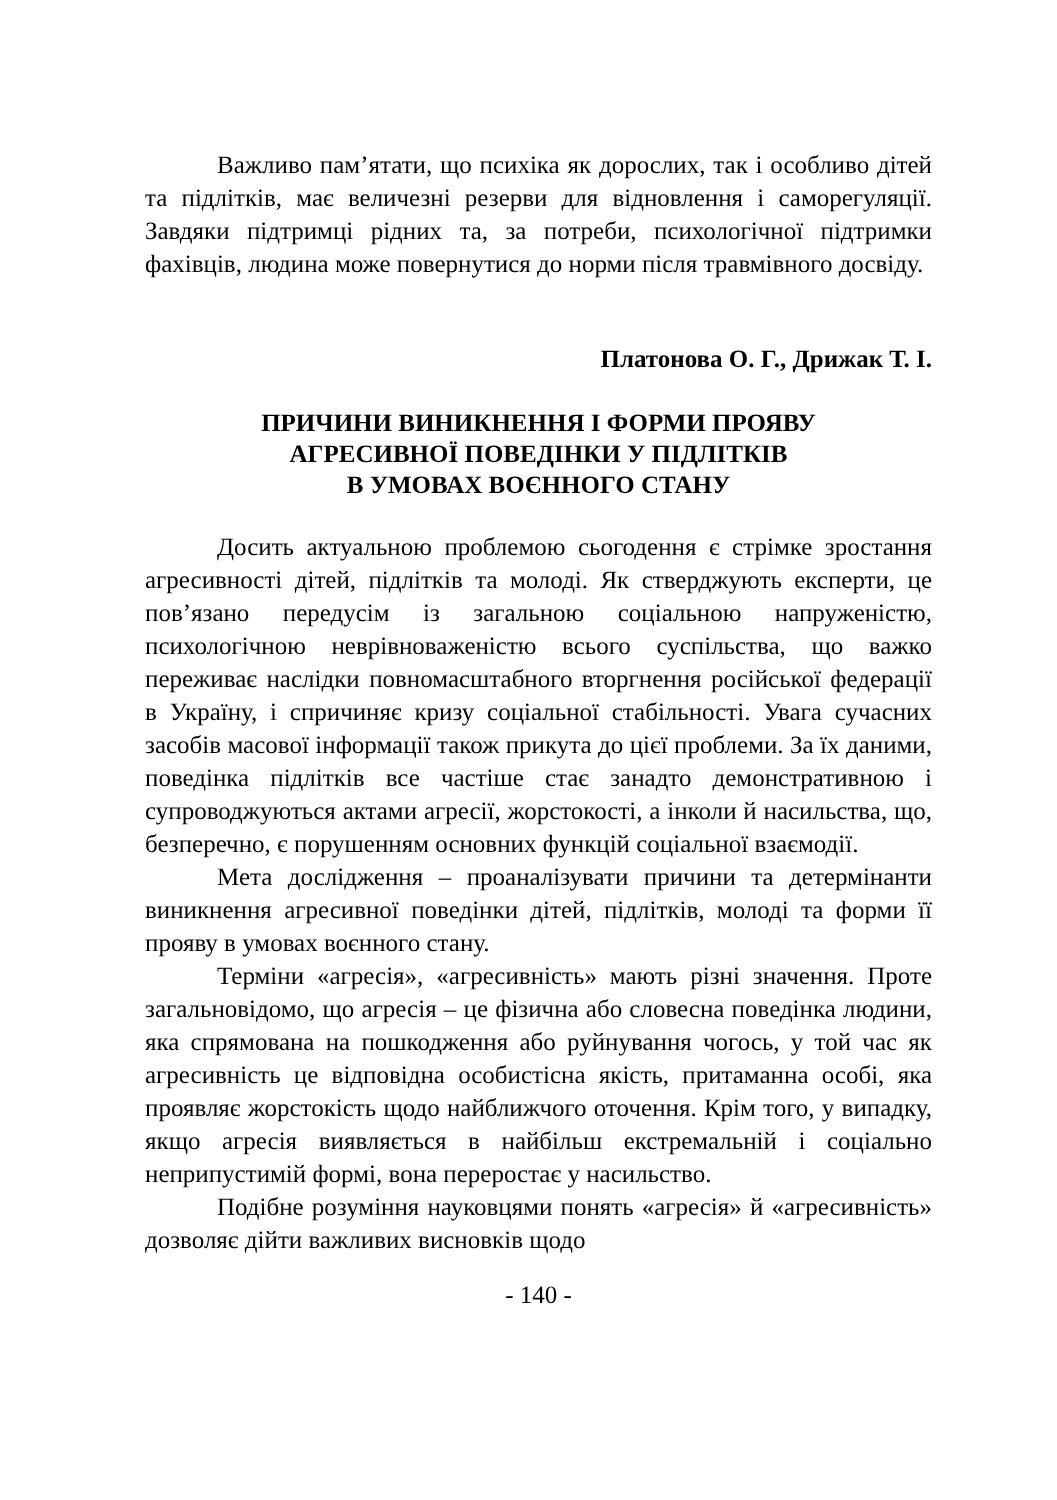Важливо пам’ятати, що психіка як дорослих, так і особливо дітей та підлітків, має величезні резерви для відновлення і саморегуляції. Завдяки підтримці рідних та, за потреби, психологічної підтримки фахівців, людина може повернутися до норми після травмівного досвіду.
Платонова О. Г., Дрижак Т. І.
ПРИЧИНИ ВИНИКНЕННЯ І ФОРМИ ПРОЯВУ
АГРЕСИВНОЇ ПОВЕДІНКИ У ПІДЛІТКІВ
В УМОВАХ ВОЄННОГО СТАНУ
Досить актуальною проблемою сьогодення є стрімке зростання агресивності дітей, підлітків та молоді. Як стверджують експерти, це пов’язано передусім із загальною соціальною напруженістю, психологічною неврівноваженістю всього суспільства, що важко переживає наслідки повномасштабного вторгнення російської федерації в Україну, і спричиняє кризу соціальної стабільності. Увага сучасних засобів масової інформації також прикута до цієї проблеми. За їх даними, поведінка підлітків все частіше стає занадто демонстративною і супроводжуються актами агресії, жорстокості, а інколи й насильства, що, безперечно, є порушенням основних функцій соціальної взаємодії.
Мета дослідження – проаналізувати причини та детермінанти виникнення агресивної поведінки дітей, підлітків, молоді та форми її прояву в умовах воєнного стану.
Терміни «агресія», «агресивність» мають різні значення. Проте загальновідомо, що агресія – це фізична або словесна поведінка людини, яка спрямована на пошкодження або руйнування чогось, у той час як агресивність це відповідна особистісна якість, притаманна особі, яка проявляє жорстокість щодо найближчого оточення. Крім того, у випадку, якщо агресія виявляється в найбільш екстремальній і соціально неприпустимій формі, вона переростає у насильство.
Подібне розуміння науковцями понять «агресія» й «агресивність» дозволяє дійти важливих висновків щодо
- 140 -